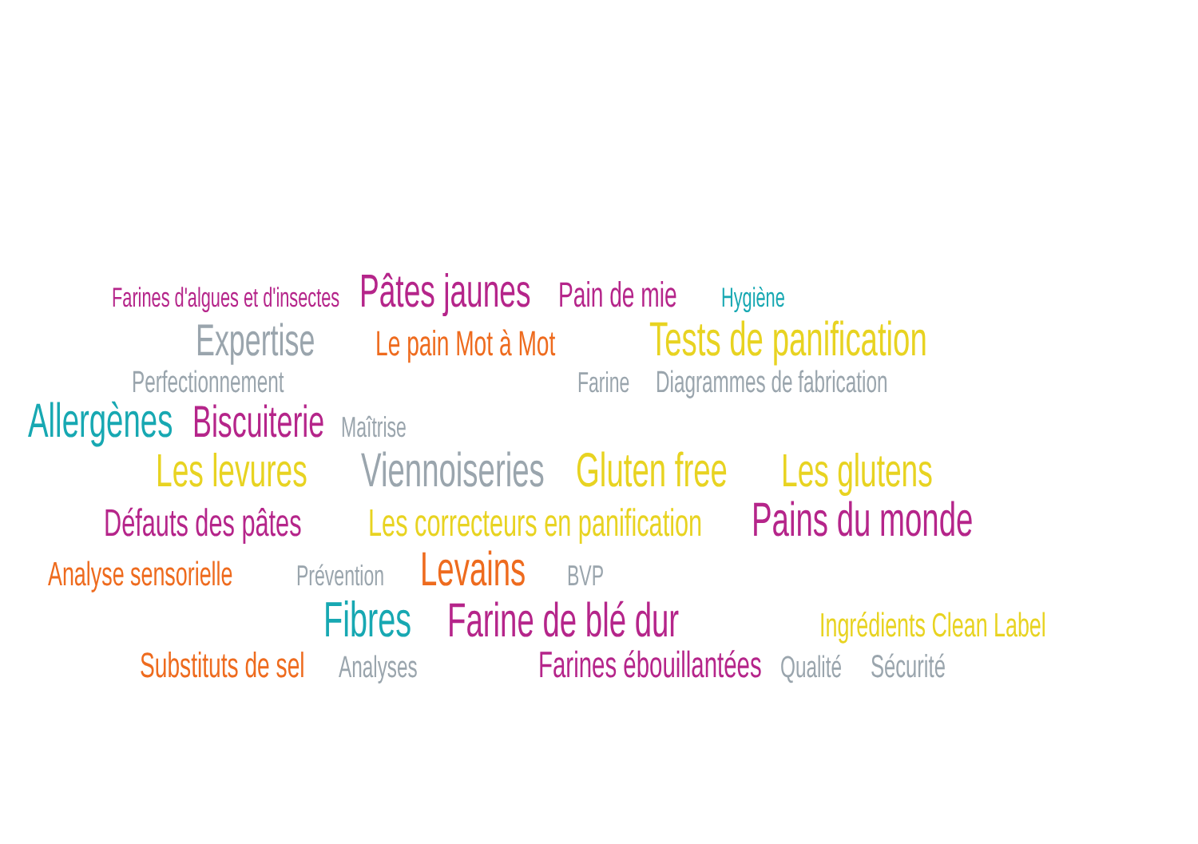Farines d'algues et d'insectes Pâtes jaunes Pain de mie Hygiène
Expertise Le pain Mot à Mot Tests de panification
Perfectionnement Farine Diagrammes de fabrication
Allergènes Biscuiterie Maîtrise
Les levures Viennoiseries Gluten free Les glutens
Défauts des pâtes Les correcteurs en panification Pains du monde
Analyse sensorielle Prévention Levains BVP
Fibres Farine de blé dur Ingrédients Clean Label
Substituts de sel Analyses Farines ébouillantées Qualité Sécurité